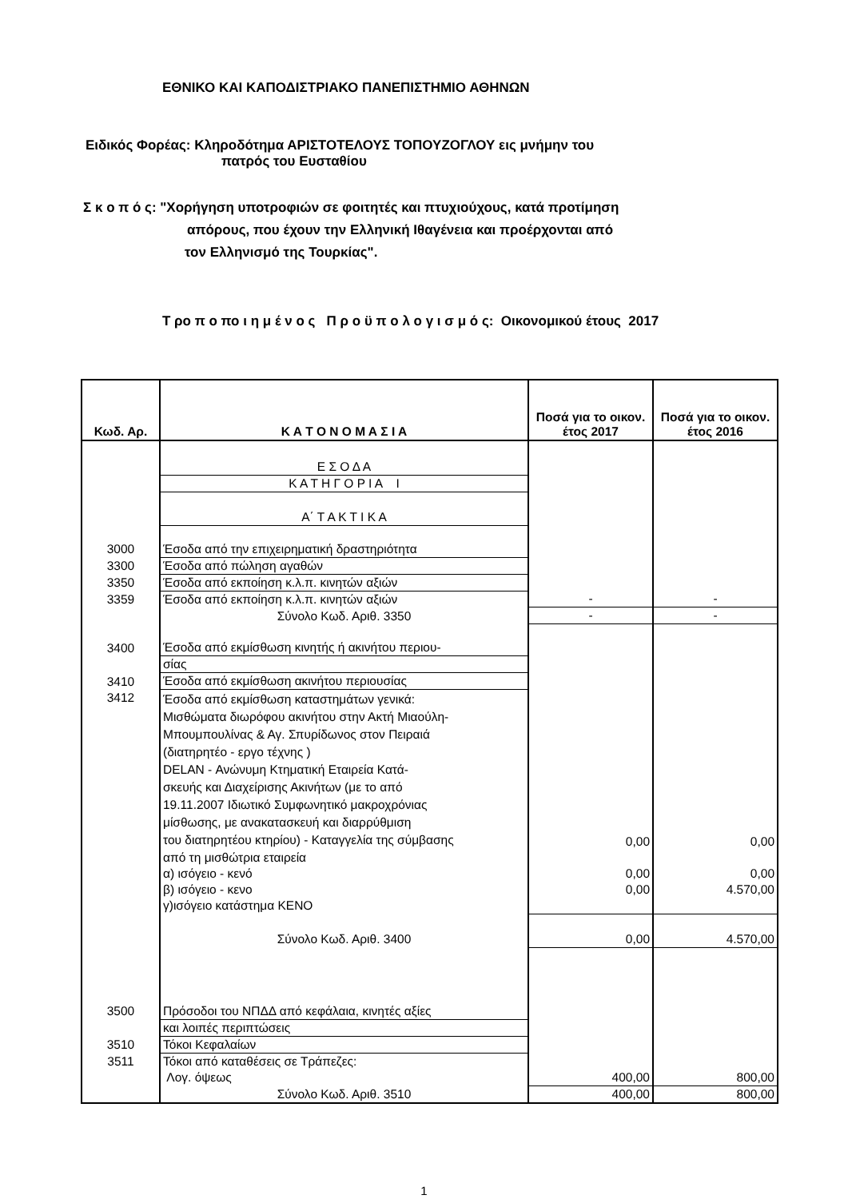ΕΘΝΙΚΟ ΚΑΙ ΚΑΠΟΔΙΣΤΡΙΑΚΟ ΠΑΝΕΠΙΣΤΗΜΙΟ ΑΘΗΝΩΝ
Ειδικός Φορέας: Κληροδότημα ΑΡΙΣΤΟΤΕΛΟΥΣ ΤΟΠΟΥΖΟΓΛΟΥ εις μνήμην του
πατρός του Ευσταθίου
Σ κ ο π ό ς: "Χορήγηση υποτροφιών σε φοιτητές και πτυχιούχους, κατά προτίμηση
απόρους, που έχουν την Ελληνική Ιθαγένεια και προέρχονται από
τον Ελληνισμό της Τουρκίας".
Τ ρο π ο πο ι η μ έ ν ο ς Π ρ ο ϋ π ο λ ο γ ι σ μ ό ς: Οικονομικού έτους 2017
| Κωδ. Αρ. | Κ Α Τ Ο Ν Ο Μ Α Σ Ι Α | Ποσά για το οικον. έτος 2017 | Ποσά για το οικον. έτος 2016 |
| --- | --- | --- | --- |
| | Ε Σ Ο Δ Α | | |
| | Κ Α Τ Η Γ Ο Ρ Ι Α Ι | | |
| | Α΄ Τ Α Κ Τ Ι Κ Α | | |
| 3000 | Έσοδα από την επιχειρηματική δραστηριότητα | | |
| 3300 | Έσοδα από πώληση αγαθών | | |
| 3350 | Έσοδα από εκποίηση κ.λ.π. κινητών αξιών | | |
| 3359 | Έσοδα από εκποίηση κ.λ.π. κινητών αξιών | - | - |
| | Σύνολο Κωδ. Αριθ. 3350 | - | - |
| 3400 | Έσοδα από εκμίσθωση κινητής ή ακινήτου περιου- | | |
| | σίας | | |
| 3410 | Έσοδα από εκμίσθωση ακινήτου περιουσίας | | |
| 3412 | Έσοδα από εκμίσθωση καταστημάτων γενικά: Μισθώματα διωρόφου ακινήτου στην Ακτή Μιαούλη- Μπουμπουλίνας & Αγ. Σπυρίδωνος στον Πειραιά (διατηρητέο - εργο τέχνης ) DELAN - Ανώνυμη Κτηματική Εταιρεία Κατά- σκευής και Διαχείρισης Ακινήτων (με το από 19.11.2007 Ιδιωτικό Συμφωνητικό μακροχρόνιας μίσθωσης, με ανακατασκευή και διαρρύθμιση του διατηρητέου κτηρίου) - Καταγγελία της σύμβασης | 0,00 | 0,00 |
| | από τη μισθώτρια εταιρεία | | |
| | α) ισόγειο - κενό | 0,00 | 0,00 |
| | β) ισόγειο - κενο | 0,00 | 4.570,00 |
| | γ)ισόγειο κατάστημα ΚΕΝΟ | | |
| | Σύνολο Κωδ. Αριθ. 3400 | 0,00 | 4.570,00 |
| 3500 | Πρόσοδοι του ΝΠΔΔ από κεφάλαια, κινητές αξίες | | |
| | και λοιπές περιπτώσεις | | |
| 3510 | Τόκοι Κεφαλαίων | | |
| 3511 | Τόκοι από καταθέσεις σε Τράπεζες: | | |
| | Λογ. όψεως | 400,00 | 800,00 |
| | Σύνολο Κωδ. Αριθ. 3510 | 400,00 | 800,00 |
1